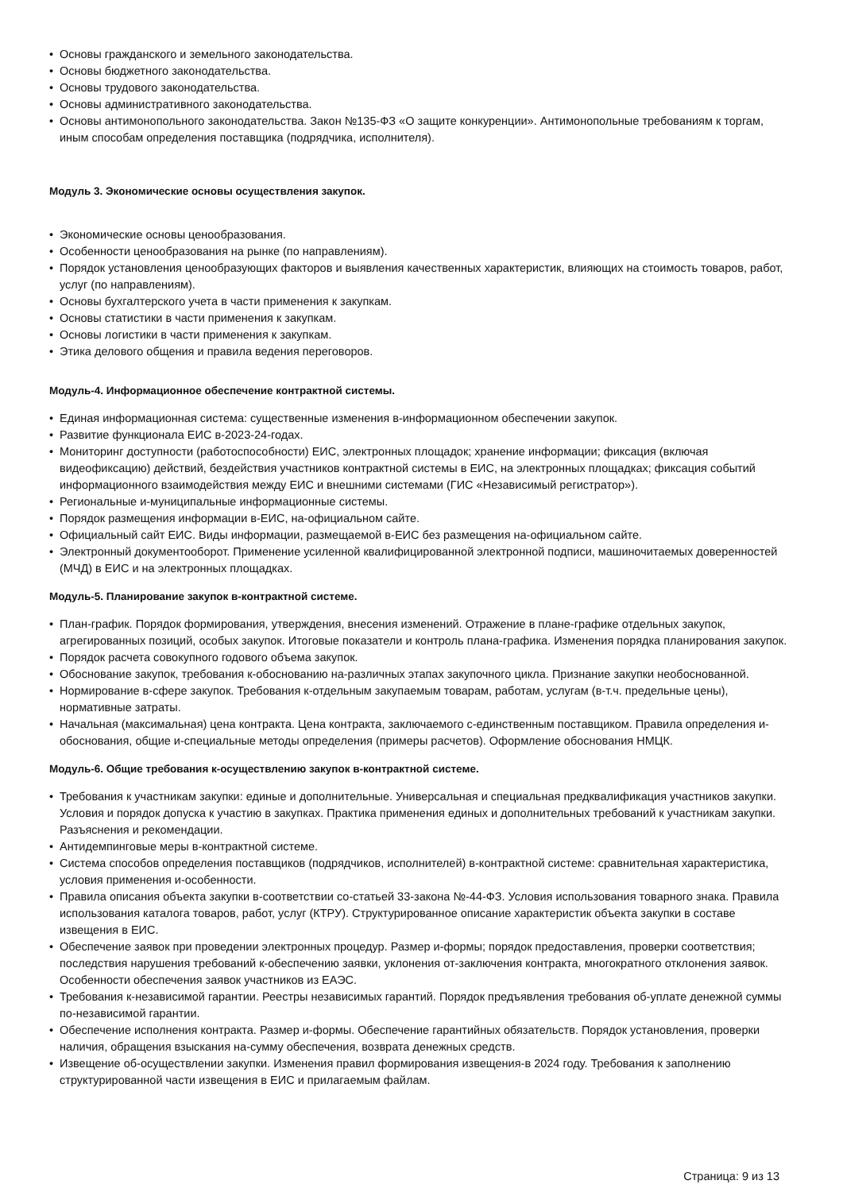• Основы гражданского и земельного законодательства.
• Основы бюджетного законодательства.
• Основы трудового законодательства.
• Основы административного законодательства.
• Основы антимонопольного законодательства. Закон №135-ФЗ «О защите конкуренции». Антимонопольные требованиям к торгам, иным способам определения поставщика (подрядчика, исполнителя).
Модуль 3. Экономические основы осуществления закупок.
• Экономические основы ценообразования.
• Особенности ценообразования на рынке (по направлениям).
• Порядок установления ценообразующих факторов и выявления качественных характеристик, влияющих на стоимость товаров, работ, услуг (по направлениям).
• Основы бухгалтерского учета в части применения к закупкам.
• Основы статистики в части применения к закупкам.
• Основы логистики в части применения к закупкам.
• Этика делового общения и правила ведения переговоров.
Модуль-4. Информационное обеспечение контрактной системы.
• Единая информационная система: существенные изменения в-информационном обеспечении закупок.
• Развитие функционала ЕИС в-2023-24-годах.
• Мониторинг доступности (работоспособности) ЕИС, электронных площадок; хранение информации; фиксация (включая видеофиксацию) действий, бездействия участников контрактной системы в ЕИС, на электронных площадках; фиксация событий информационного взаимодействия между ЕИС и внешними системами (ГИС «Независимый регистратор»).
• Региональные и-муниципальные информационные системы.
• Порядок размещения информации в-ЕИС, на-официальном сайте.
• Официальный сайт ЕИС. Виды информации, размещаемой в-ЕИС без размещения на-официальном сайте.
• Электронный документооборот. Применение усиленной квалифицированной электронной подписи, машиночитаемых доверенностей (МЧД) в ЕИС и на электронных площадках.
Модуль-5. Планирование закупок в-контрактной системе.
• План-график. Порядок формирования, утверждения, внесения изменений. Отражение в плане-графике отдельных закупок, агрегированных позиций, особых закупок. Итоговые показатели и контроль плана-графика. Изменения порядка планирования закупок.
• Порядок расчета совокупного годового объема закупок.
• Обоснование закупок, требования к-обоснованию на-различных этапах закупочного цикла. Признание закупки необоснованной.
• Нормирование в-сфере закупок. Требования к-отдельным закупаемым товарам, работам, услугам (в-т.ч. предельные цены), нормативные затраты.
• Начальная (максимальная) цена контракта. Цена контракта, заключаемого с-единственным поставщиком. Правила определения и-обоснования, общие и-специальные методы определения (примеры расчетов). Оформление обоснования НМЦК.
Модуль-6. Общие требования к-осуществлению закупок в-контрактной системе.
• Требования к участникам закупки: единые и дополнительные. Универсальная и специальная предквалификация участников закупки. Условия и порядок допуска к участию в закупках. Практика применения единых и дополнительных требований к участникам закупки. Разъяснения и рекомендации.
• Антидемпинговые меры в-контрактной системе.
• Система способов определения поставщиков (подрядчиков, исполнителей) в-контрактной системе: сравнительная характеристика, условия применения и-особенности.
• Правила описания объекта закупки в-соответствии со-статьей 33-закона №-44-ФЗ. Условия использования товарного знака. Правила использования каталога товаров, работ, услуг (КТРУ). Структурированное описание характеристик объекта закупки в составе извещения в ЕИС.
• Обеспечение заявок при проведении электронных процедур. Размер и-формы; порядок предоставления, проверки соответствия; последствия нарушения требований к-обеспечению заявки, уклонения от-заключения контракта, многократного отклонения заявок. Особенности обеспечения заявок участников из ЕАЭС.
• Требования к-независимой гарантии. Реестры независимых гарантий. Порядок предъявления требования об-уплате денежной суммы по-независимой гарантии.
• Обеспечение исполнения контракта. Размер и-формы. Обеспечение гарантийных обязательств. Порядок установления, проверки наличия, обращения взыскания на-сумму обеспечения, возврата денежных средств.
• Извещение об-осуществлении закупки. Изменения правил формирования извещения-в 2024 году. Требования к заполнению структурированной части извещения в ЕИС и прилагаемым файлам.
Страница: 9 из 13